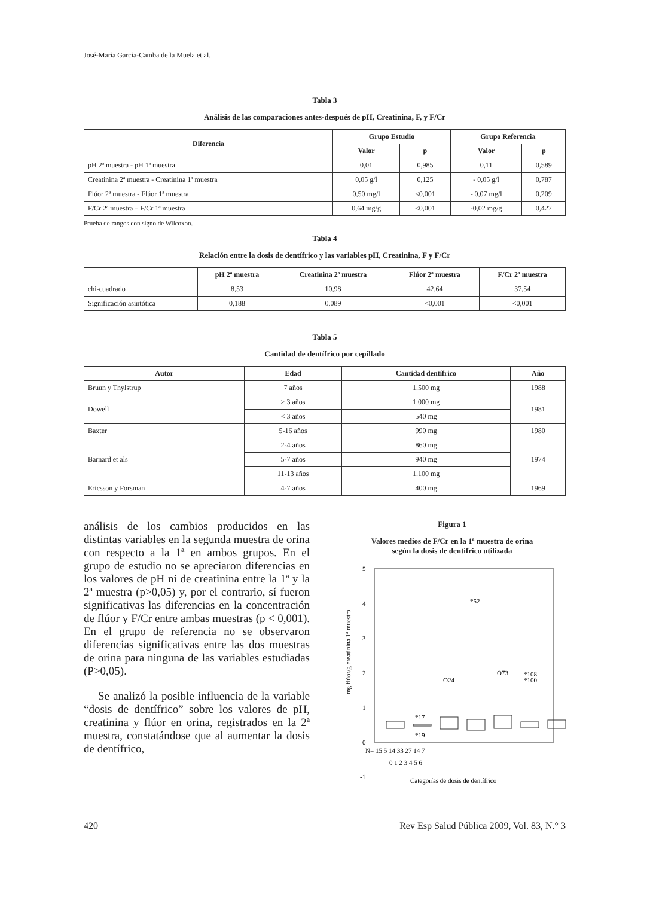José-María García-Camba de la Muela et al.
Tabla 3
Análisis de las comparaciones antes-después de pH, Creatinina, F, y F/Cr
| Diferencia | Grupo Estudio | | Grupo Referencia | |
| --- | --- | --- | --- | --- |
| | Valor | p | Valor | p |
| pH 2ª muestra - pH 1ª muestra | 0,01 | 0,985 | 0,11 | 0,589 |
| Creatinina 2ª muestra - Creatinina 1ª muestra | 0,05 g/l | 0,125 | - 0,05 g/l | 0,787 |
| Flúor 2ª muestra - Flúor 1ª muestra | 0,50 mg/l | <0,001 | - 0,07 mg/l | 0,209 |
| F/Cr 2ª muestra – F/Cr 1ª muestra | 0,64 mg/g | <0,001 | -0,02 mg/g | 0,427 |
Prueba de rangos con signo de Wilcoxon.
Tabla 4
Relación entre la dosis de dentífrico y las variables pH, Creatinina, F y F/Cr
| | pH 2ª muestra | Creatinina 2ª muestra | Flúor 2ª muestra | F/Cr 2ª muestra |
| --- | --- | --- | --- | --- |
| chi-cuadrado | 8,53 | 10,98 | 42,64 | 37,54 |
| Significación asintótica | 0,188 | 0,089 | <0,001 | <0,001 |
Tabla 5
Cantidad de dentífrico por cepillado
| Autor | Edad | Cantidad dentífrico | Año |
| --- | --- | --- | --- |
| Bruun y Thylstrup | 7 años | 1.500 mg | 1988 |
| Dowell | > 3 años | 1.000 mg | 1981 |
| | < 3 años | 540 mg | |
| Baxter | 5-16 años | 990 mg | 1980 |
| Barnard et als | 2-4 años | 860 mg | 1974 |
| | 5-7 años | 940 mg | |
| | 11-13 años | 1.100 mg | |
| Ericsson y Forsman | 4-7 años | 400 mg | 1969 |
análisis de los cambios producidos en las distintas variables en la segunda muestra de orina con respecto a la 1ª en ambos grupos. En el grupo de estudio no se apreciaron diferencias en los valores de pH ni de creatinina entre la 1ª y la 2ª muestra (p>0,05) y, por el contrario, sí fueron significativas las diferencias en la concentración de flúor y F/Cr entre ambas muestras (p < 0,001). En el grupo de referencia no se observaron diferencias significativas entre las dos muestras de orina para ninguna de las variables estudiadas (P>0,05).
Se analizó la posible influencia de la variable “dosis de dentífrico” sobre los valores de pH, creatinina y flúor en orina, registrados en la 2ª muestra, constatándose que al aumentar la dosis de dentífrico,
Figura 1
Valores medios de F/Cr en la 1ª muestra de orina
según la dosis de dentífrico utilizada
5
4
3
2
1
0
-1
mg flúor/g creatinina 1ª muestra
*52
O24
O73
*108
*100
*17
*19
N= 15 5 14 33 27 14 7
0 1 2 3 4 5 6
Categorías de dosis de dentífrico
420 Rev Esp Salud Pública 2009, Vol. 83, N.° 3